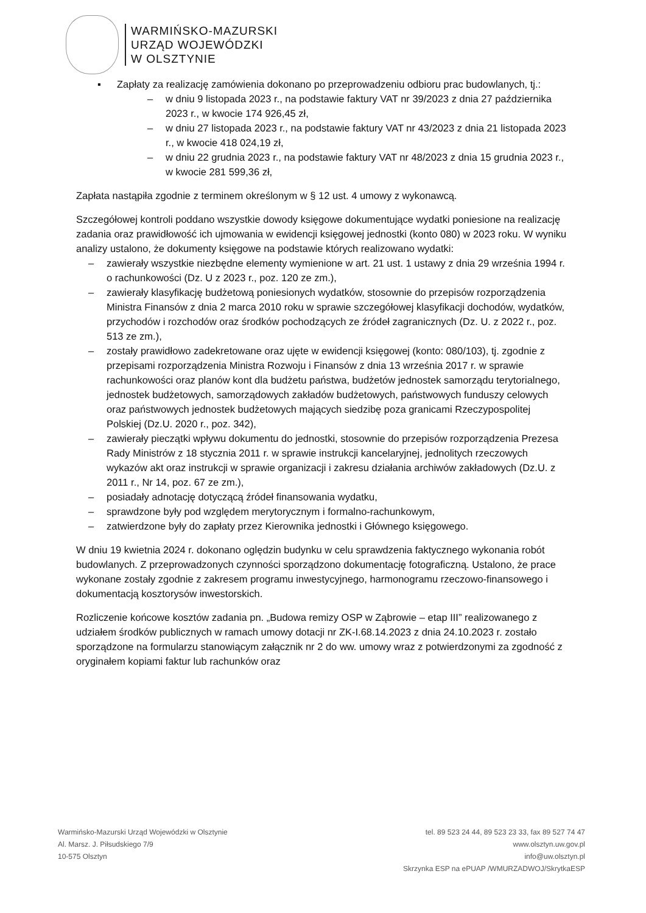WARMIŃSKO-MAZURSKI
URZĄD WOJEWÓDZKI
W OLSZTYNIE
▪ Zapłaty za realizację zamówienia dokonano po przeprowadzeniu odbioru prac budowlanych, tj.:
– w dniu 9 listopada 2023 r., na podstawie faktury VAT nr 39/2023 z dnia 27 października 2023 r., w kwocie 174 926,45 zł,
– w dniu 27 listopada 2023 r., na podstawie faktury VAT nr 43/2023 z dnia 21 listopada 2023 r., w kwocie 418 024,19 zł,
– w dniu 22 grudnia 2023 r., na podstawie faktury VAT nr 48/2023 z dnia 15 grudnia 2023 r., w kwocie 281 599,36 zł,
Zapłata nastąpiła zgodnie z terminem określonym w § 12 ust. 4 umowy z wykonawcą.
Szczegółowej kontroli poddano wszystkie dowody księgowe dokumentujące wydatki poniesione na realizację zadania oraz prawidłowość ich ujmowania w ewidencji księgowej jednostki (konto 080) w 2023 roku. W wyniku analizy ustalono, że dokumenty księgowe na podstawie których realizowano wydatki:
– zawierały wszystkie niezbędne elementy wymienione w art. 21 ust. 1 ustawy z dnia 29 września 1994 r. o rachunkowości (Dz. U z 2023 r., poz. 120 ze zm.),
– zawierały klasyfikację budżetową poniesionych wydatków, stosownie do przepisów rozporządzenia Ministra Finansów z dnia 2 marca 2010 roku w sprawie szczegółowej klasyfikacji dochodów, wydatków, przychodów i rozchodów oraz środków pochodzących ze źródeł zagranicznych (Dz. U. z 2022 r., poz. 513 ze zm.),
– zostały prawidłowo zadekretowane oraz ujęte w ewidencji księgowej (konto: 080/103), tj. zgodnie z przepisami rozporządzenia Ministra Rozwoju i Finansów z dnia 13 września 2017 r. w sprawie rachunkowości oraz planów kont dla budżetu państwa, budżetów jednostek samorządu terytorialnego, jednostek budżetowych, samorządowych zakładów budżetowych, państwowych funduszy celowych oraz państwowych jednostek budżetowych mających siedzibę poza granicami Rzeczypospolitej Polskiej (Dz.U. 2020 r., poz. 342),
– zawierały pieczątki wpływu dokumentu do jednostki, stosownie do przepisów rozporządzenia Prezesa Rady Ministrów z 18 stycznia 2011 r. w sprawie instrukcji kancelaryjnej, jednolitych rzeczowych wykazów akt oraz instrukcji w sprawie organizacji i zakresu działania archiwów zakładowych (Dz.U. z 2011 r., Nr 14, poz. 67 ze zm.),
– posiadały adnotację dotyczącą źródeł finansowania wydatku,
– sprawdzone były pod względem merytorycznym i formalno-rachunkowym,
– zatwierdzone były do zapłaty przez Kierownika jednostki i Głównego księgowego.
W dniu 19 kwietnia 2024 r. dokonano oględzin budynku w celu sprawdzenia faktycznego wykonania robót budowlanych. Z przeprowadzonych czynności sporządzono dokumentację fotograficzną. Ustalono, że prace wykonane zostały zgodnie z zakresem programu inwestycyjnego, harmonogramu rzeczowo-finansowego i dokumentacją kosztorysów inwestorskich.
Rozliczenie końcowe kosztów zadania pn. „Budowa remizy OSP w Ząbrowie – etap III” realizowanego z udziałem środków publicznych w ramach umowy dotacji nr ZK-I.68.14.2023 z dnia 24.10.2023 r. zostało sporządzone na formularzu stanowiącym załącznik nr 2 do ww. umowy wraz z potwierdzonymi za zgodność z oryginałem kopiami faktur lub rachunków oraz
Warmińsko-Mazurski Urząd Wojewódzki w Olsztynie
Al. Marsz. J. Piłsudskiego 7/9
10-575 Olsztyn
tel. 89 523 24 44, 89 523 23 33, fax 89 527 74 47
www.olsztyn.uw.gov.pl
info@uw.olsztyn.pl
Skrzynka ESP na ePUAP /WMURZADWOJ/SkrytkaESP